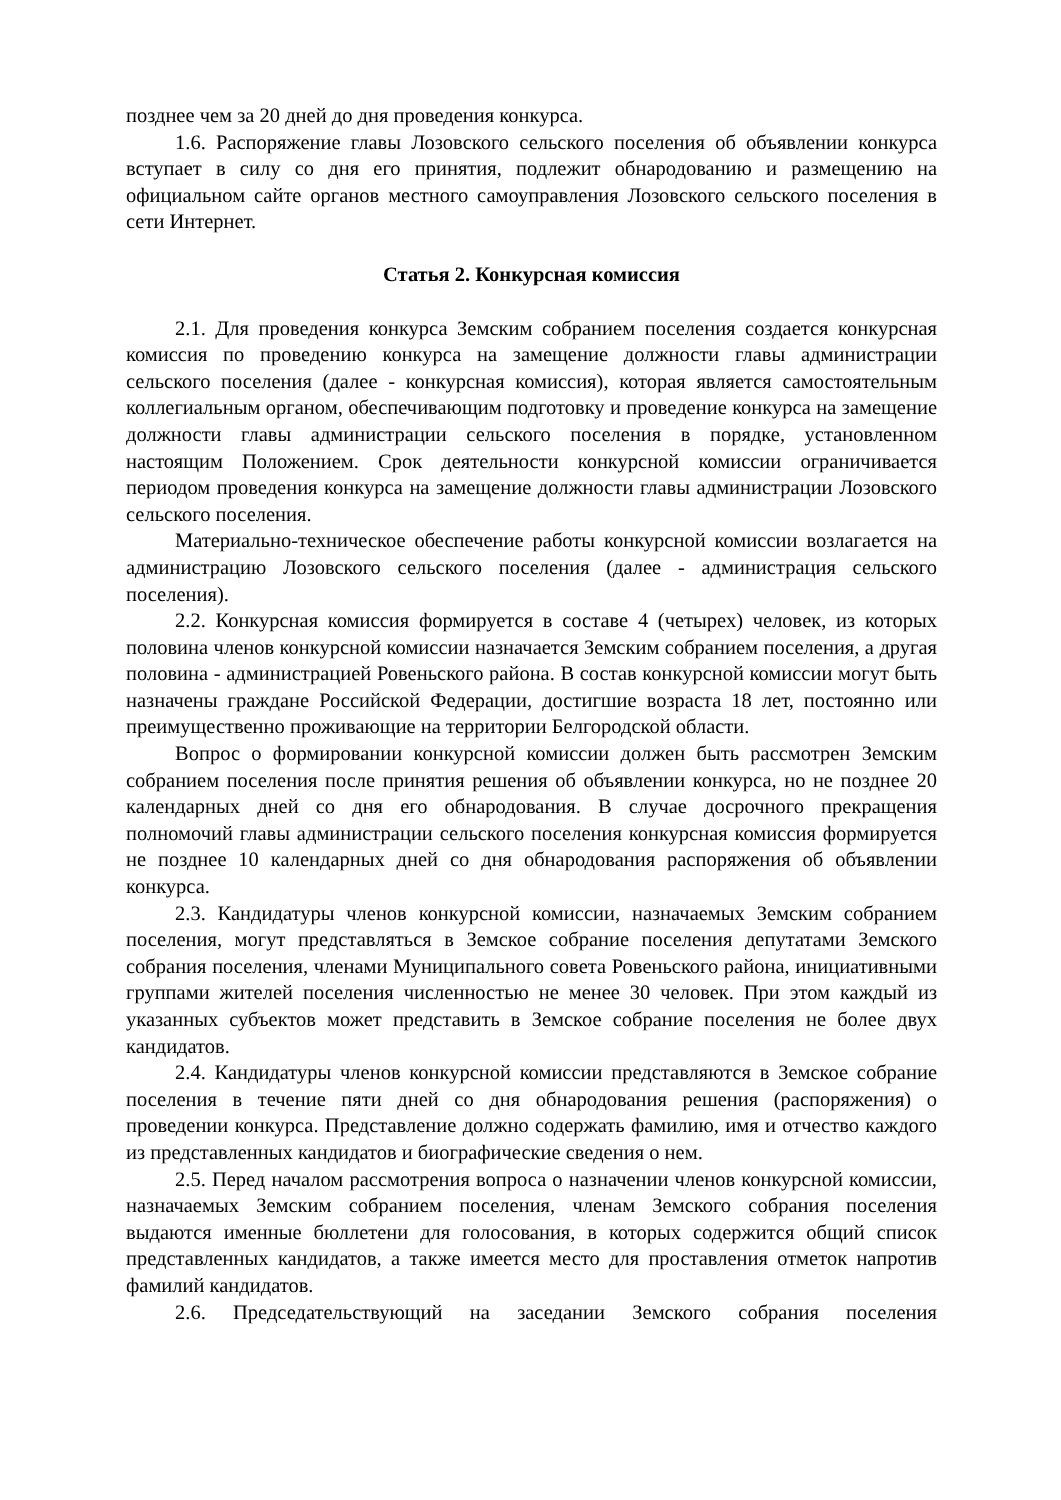позднее чем за 20 дней до дня проведения конкурса.
1.6. Распоряжение главы Лозовского сельского поселения об объявлении конкурса вступает в силу со дня его принятия, подлежит обнародованию и размещению на официальном сайте органов местного самоуправления Лозовского сельского поселения в сети Интернет.
Статья 2. Конкурсная комиссия
2.1. Для проведения конкурса Земским собранием поселения создается конкурсная комиссия по проведению конкурса на замещение должности главы администрации сельского поселения (далее - конкурсная комиссия), которая является самостоятельным коллегиальным органом, обеспечивающим подготовку и проведение конкурса на замещение должности главы администрации сельского поселения в порядке, установленном настоящим Положением. Срок деятельности конкурсной комиссии ограничивается периодом проведения конкурса на замещение должности главы администрации Лозовского сельского поселения.
Материально-техническое обеспечение работы конкурсной комиссии возлагается на администрацию Лозовского сельского поселения (далее - администрация сельского поселения).
2.2. Конкурсная комиссия формируется в составе 4 (четырех) человек, из которых половина членов конкурсной комиссии назначается Земским собранием поселения, а другая половина - администрацией Ровеньского района. В состав конкурсной комиссии могут быть назначены граждане Российской Федерации, достигшие возраста 18 лет, постоянно или преимущественно проживающие на территории Белгородской области.
Вопрос о формировании конкурсной комиссии должен быть рассмотрен Земским собранием поселения после принятия решения об объявлении конкурса, но не позднее 20 календарных дней со дня его обнародования. В случае досрочного прекращения полномочий главы администрации сельского поселения конкурсная комиссия формируется не позднее 10 календарных дней со дня обнародования распоряжения об объявлении конкурса.
2.3. Кандидатуры членов конкурсной комиссии, назначаемых Земским собранием поселения, могут представляться в Земское собрание поселения депутатами Земского собрания поселения, членами Муниципального совета Ровеньского района, инициативными группами жителей поселения численностью не менее 30 человек. При этом каждый из указанных субъектов может представить в Земское собрание поселения не более двух кандидатов.
2.4. Кандидатуры членов конкурсной комиссии представляются в Земское собрание поселения в течение пяти дней со дня обнародования решения (распоряжения) о проведении конкурса. Представление должно содержать фамилию, имя и отчество каждого из представленных кандидатов и биографические сведения о нем.
2.5. Перед началом рассмотрения вопроса о назначении членов конкурсной комиссии, назначаемых Земским собранием поселения, членам Земского собрания поселения выдаются именные бюллетени для голосования, в которых содержится общий список представленных кандидатов, а также имеется место для проставления отметок напротив фамилий кандидатов.
2.6. Председательствующий на заседании Земского собрания поселения